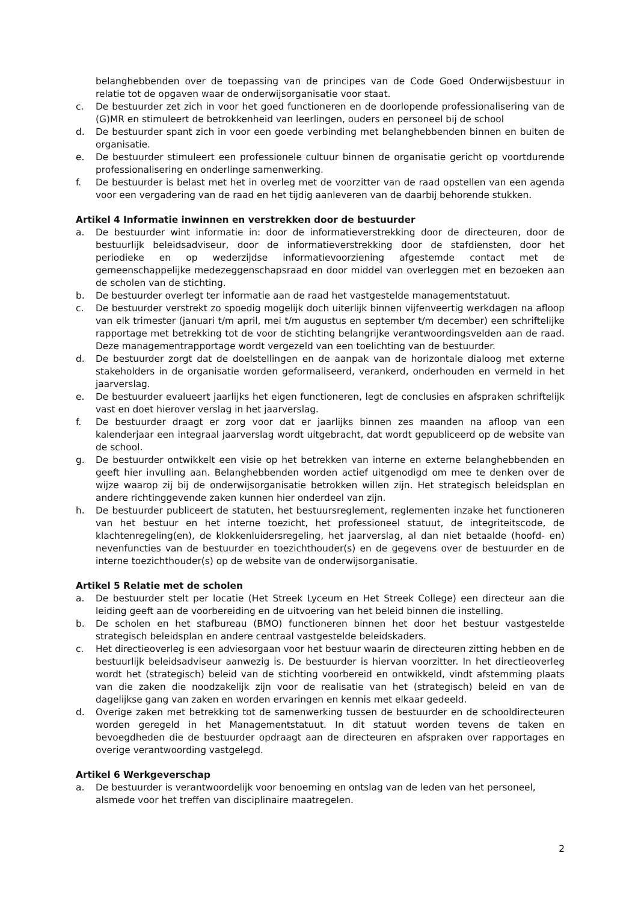belanghebbenden over de toepassing van de principes van de Code Goed Onderwijsbestuur in relatie tot de opgaven waar de onderwijsorganisatie voor staat.
c. De bestuurder zet zich in voor het goed functioneren en de doorlopende professionalisering van de (G)MR en stimuleert de betrokkenheid van leerlingen, ouders en personeel bij de school
d. De bestuurder spant zich in voor een goede verbinding met belanghebbenden binnen en buiten de organisatie.
e. De bestuurder stimuleert een professionele cultuur binnen de organisatie gericht op voortdurende professionalisering en onderlinge samenwerking.
f. De bestuurder is belast met het in overleg met de voorzitter van de raad opstellen van een agenda voor een vergadering van de raad en het tijdig aanleveren van de daarbij behorende stukken.
Artikel 4 Informatie inwinnen en verstrekken door de bestuurder
a. De bestuurder wint informatie in: door de informatieverstrekking door de directeuren, door de bestuurlijk beleidsadviseur, door de informatieverstrekking door de stafdiensten, door het periodieke en op wederzijdse informatievoorziening afgestemde contact met de gemeenschappelijke medezeggenschapsraad en door middel van overleggen met en bezoeken aan de scholen van de stichting.
b. De bestuurder overlegt ter informatie aan de raad het vastgestelde managementstatuut.
c. De bestuurder verstrekt zo spoedig mogelijk doch uiterlijk binnen vijfenveertig werkdagen na afloop van elk trimester (januari t/m april, mei t/m augustus en september t/m december) een schriftelijke rapportage met betrekking tot de voor de stichting belangrijke verantwoordingsvelden aan de raad. Deze managementrapportage wordt vergezeld van een toelichting van de bestuurder.
d. De bestuurder zorgt dat de doelstellingen en de aanpak van de horizontale dialoog met externe stakeholders in de organisatie worden geformaliseerd, verankerd, onderhouden en vermeld in het jaarverslag.
e. De bestuurder evalueert jaarlijks het eigen functioneren, legt de conclusies en afspraken schriftelijk vast en doet hierover verslag in het jaarverslag.
f. De bestuurder draagt er zorg voor dat er jaarlijks binnen zes maanden na afloop van een kalenderjaar een integraal jaarverslag wordt uitgebracht, dat wordt gepubliceerd op de website van de school.
g. De bestuurder ontwikkelt een visie op het betrekken van interne en externe belanghebbenden en geeft hier invulling aan. Belanghebbenden worden actief uitgenodigd om mee te denken over de wijze waarop zij bij de onderwijsorganisatie betrokken willen zijn. Het strategisch beleidsplan en andere richtinggevende zaken kunnen hier onderdeel van zijn.
h. De bestuurder publiceert de statuten, het bestuursreglement, reglementen inzake het functioneren van het bestuur en het interne toezicht, het professioneel statuut, de integriteitscode, de klachtenregeling(en), de klokkenluidersregeling, het jaarverslag, al dan niet betaalde (hoofd- en) nevenfuncties van de bestuurder en toezichthouder(s) en de gegevens over de bestuurder en de interne toezichthouder(s) op de website van de onderwijsorganisatie.
Artikel 5 Relatie met de scholen
a. De bestuurder stelt per locatie (Het Streek Lyceum en Het Streek College) een directeur aan die leiding geeft aan de voorbereiding en de uitvoering van het beleid binnen die instelling.
b. De scholen en het stafbureau (BMO) functioneren binnen het door het bestuur vastgestelde strategisch beleidsplan en andere centraal vastgestelde beleidskaders.
c. Het directieoverleg is een adviesorgaan voor het bestuur waarin de directeuren zitting hebben en de bestuurlijk beleidsadviseur aanwezig is. De bestuurder is hiervan voorzitter. In het directieoverleg wordt het (strategisch) beleid van de stichting voorbereid en ontwikkeld, vindt afstemming plaats van die zaken die noodzakelijk zijn voor de realisatie van het (strategisch) beleid en van de dagelijkse gang van zaken en worden ervaringen en kennis met elkaar gedeeld.
d. Overige zaken met betrekking tot de samenwerking tussen de bestuurder en de schooldirecteuren worden geregeld in het Managementstatuut. In dit statuut worden tevens de taken en bevoegdheden die de bestuurder opdraagt aan de directeuren en afspraken over rapportages en overige verantwoording vastgelegd.
Artikel 6 Werkgeverschap
a. De bestuurder is verantwoordelijk voor benoeming en ontslag van de leden van het personeel, alsmede voor het treffen van disciplinaire maatregelen.
2